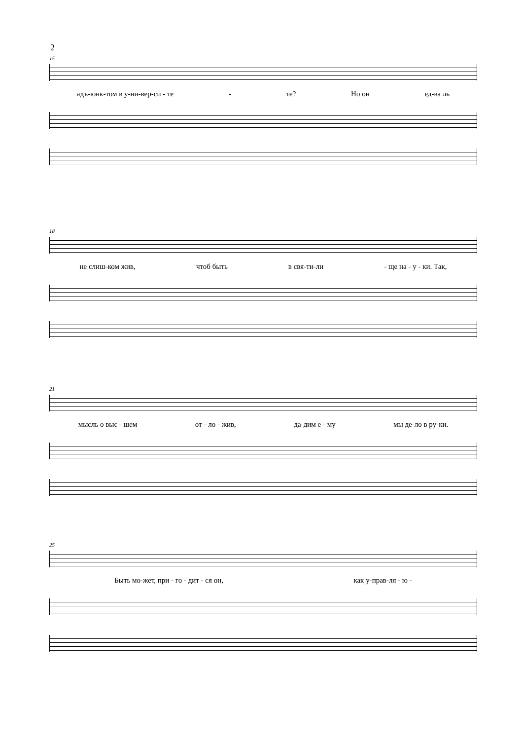2
15
адъ-юнк-том в у-ни-вер-си - те - те? Но он ед-ва ль
18
не слиш-ком жив, чтоб быть в свя-ти-ли - ще на - у - ки. Так,
21
мысль о выс - шем от - ло - жив, да-дим е - му мы де-ло в ру-ки.
25
Быть мо-жет, при - го - дит - ся он, как у-прав-ля - ю -